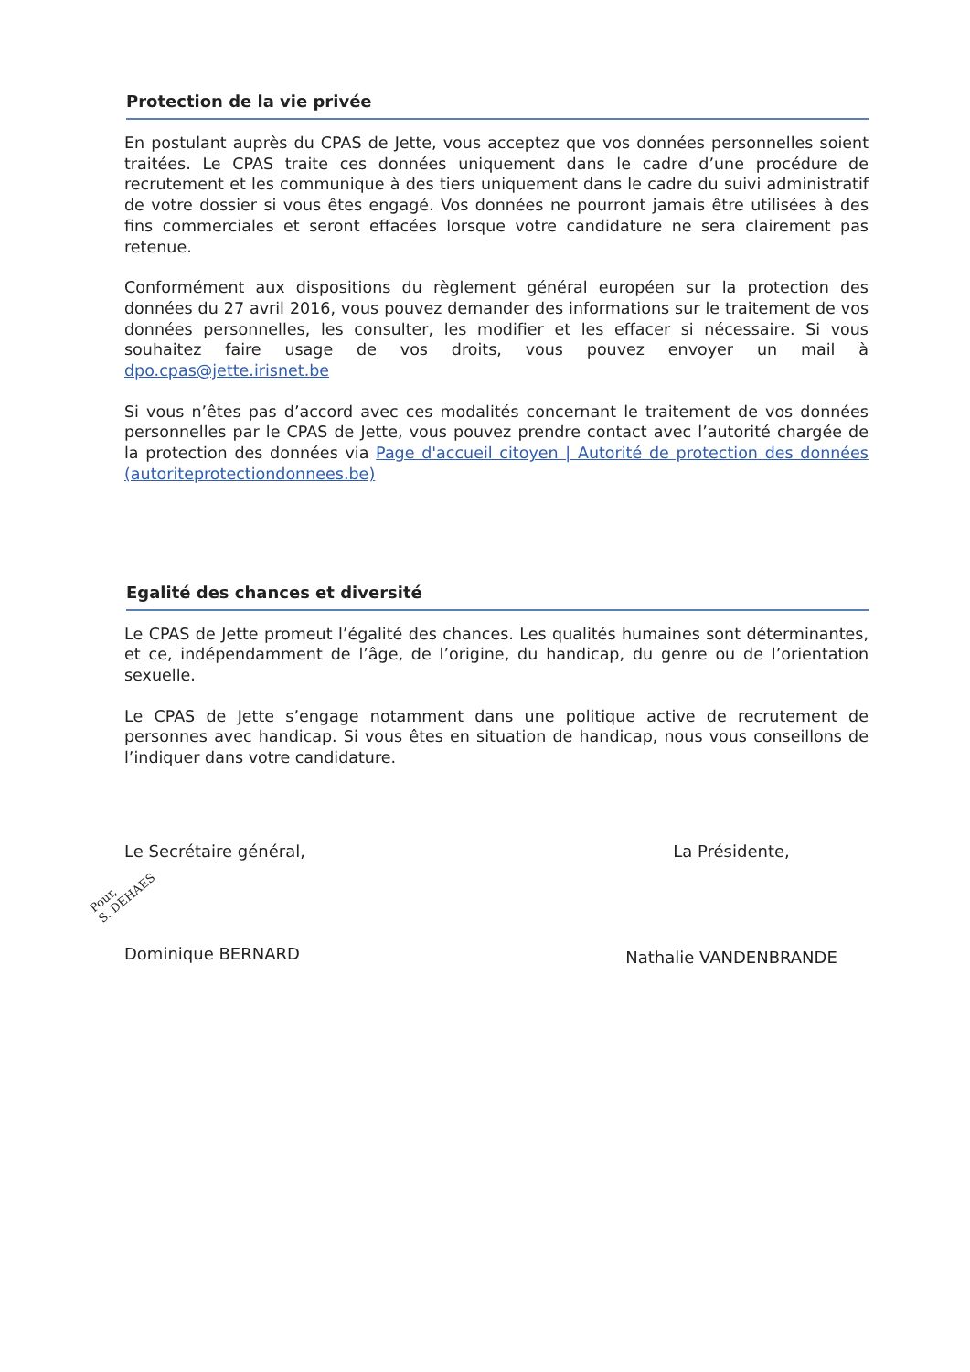Protection de la vie privée
En postulant auprès du CPAS de Jette, vous acceptez que vos données personnelles soient traitées. Le CPAS traite ces données uniquement dans le cadre d’une procédure de recrutement et les communique à des tiers uniquement dans le cadre du suivi administratif de votre dossier si vous êtes engagé. Vos données ne pourront jamais être utilisées à des fins commerciales et seront effacées lorsque votre candidature ne sera clairement pas retenue.
Conformément aux dispositions du règlement général européen sur la protection des données du 27 avril 2016, vous pouvez demander des informations sur le traitement de vos données personnelles, les consulter, les modifier et les effacer si nécessaire. Si vous souhaitez faire usage de vos droits, vous pouvez envoyer un mail à dpo.cpas@jette.irisnet.be
Si vous n’êtes pas d’accord avec ces modalités concernant le traitement de vos données personnelles par le CPAS de Jette, vous pouvez prendre contact avec l’autorité chargée de la protection des données via Page d'accueil citoyen | Autorité de protection des données (autoriteprotectiondonnees.be)
Egalité des chances et diversité
Le CPAS de Jette promeut l’égalité des chances. Les qualités humaines sont déterminantes, et ce, indépendamment de l’âge, de l’origine, du handicap, du genre ou de l’orientation sexuelle.
Le CPAS de Jette s’engage notamment dans une politique active de recrutement de personnes avec handicap. Si vous êtes en situation de handicap, nous vous conseillons de l’indiquer dans votre candidature.
Le Secrétaire général,
Pour,
S. DEHAES
Dominique BERNARD
La Présidente,
Nathalie VANDENBRANDE